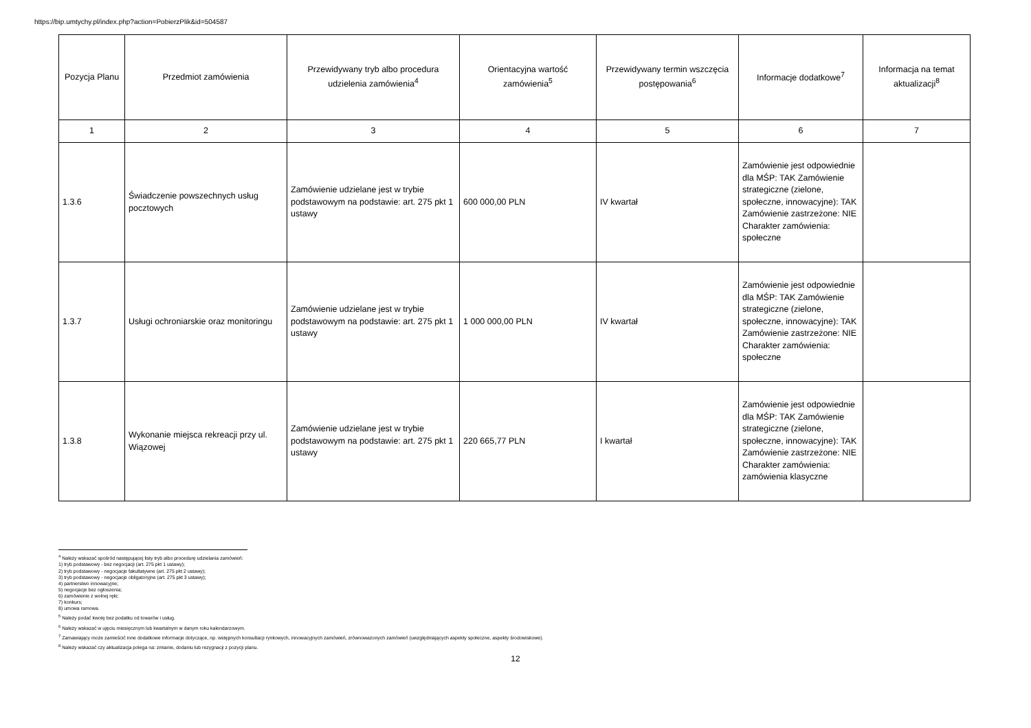https://bip.umtychy.pl/index.php?action=PobierzPlik&id=504587
| Pozycja Planu | Przedmiot zamówienia | Przewidywany tryb albo procedura udzielenia zamówienia<sup>4</sup> | Orientacyjna wartość zamówienia<sup>5</sup> | Przewidywany termin wszczęcia postępowania<sup>6</sup> | Informacje dodatkowe<sup>7</sup> | Informacja na temat aktualizacji<sup>8</sup> |
| --- | --- | --- | --- | --- | --- | --- |
| 1 | 2 | 3 | 4 | 5 | 6 | 7 |
| 1.3.6 | Świadczenie powszechnych usług pocztowych | Zamówienie udzielane jest w trybie podstawowym na podstawie: art. 275 pkt 1 ustawy | 600 000,00 PLN | IV kwartał | Zamówienie jest odpowiednie dla MŚP: TAK Zamówienie strategiczne (zielone, społeczne, innowacyjne): TAK Zamówienie zastrzeżone: NIE Charakter zamówienia: społeczne | |
| 1.3.7 | Usługi ochroniarskie oraz monitoringu | Zamówienie udzielane jest w trybie podstawowym na podstawie: art. 275 pkt 1 ustawy | 1 000 000,00 PLN | IV kwartał | Zamówienie jest odpowiednie dla MŚP: TAK Zamówienie strategiczne (zielone, społeczne, innowacyjne): TAK Zamówienie zastrzeżone: NIE Charakter zamówienia: społeczne | |
| 1.3.8 | Wykonanie miejsca rekreacji przy ul. Wiązowej | Zamówienie udzielane jest w trybie podstawowym na podstawie: art. 275 pkt 1 ustawy | 220 665,77 PLN | I kwartał | Zamówienie jest odpowiednie dla MŚP: TAK Zamówienie strategiczne (zielone, społeczne, innowacyjne): TAK Zamówienie zastrzeżone: NIE Charakter zamówienia: zamówienia klasyczne | |
<sup>4</sup> Należy wskazać spośród następującej listy tryb albo procedurę udzielania zamówień:
1) tryb podstawowy - bez negocjacji (art. 275 pkt 1 ustawy);
2) tryb podstawowy - negocjacje fakultatywne (art. 275 pkt 2 ustawy);
3) tryb podstawowy - negocjacje obligatoryjne (art. 275 pkt 3 ustawy);
4) partnerstwo innowacyjne;
5) negocjacje bez ogłoszenia;
6) zamówienie z wolnej ręki;
7) konkurs;
8) umowa ramowa.
<sup>5</sup> Należy podać kwotę bez podatku od towarów i usług.
<sup>6</sup> Należy wskazać w ujęciu miesięcznym lub kwartalnym w danym roku kalendarzowym.
<sup>7</sup> Zamawiający może zamieścić inne dodatkowe informacje dotyczące, np. wstępnych konsultacji rynkowych, innowacyjnych zamówień, zrównoważonych zamówień (uwzględniających aspekty społeczne, aspekty środowiskowe).
<sup>8</sup> Należy wskazać czy aktualizacja polega na: zmianie, dodaniu lub rezygnacji z pozycji planu.
12